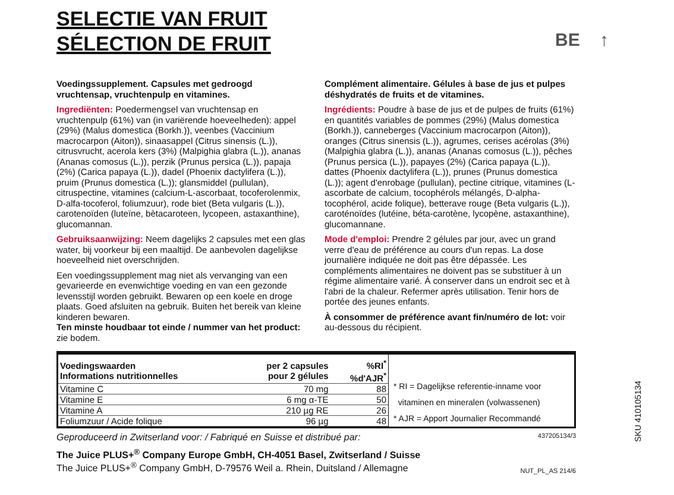SELECTIE VAN FRUIT
SÉLECTION DE FRUIT
BE ↑
Voedingssupplement. Capsules met gedroogd vruchtensap, vruchtenpulp en vitamines.
Ingrediënten: Poedermengsel van vruchtensap en vruchtenpulp (61%) van (in variërende hoeveelheden): appel (29%) (Malus domestica (Borkh.)), veenbes (Vaccinium macrocarpon (Aiton)), sinaasappel (Citrus sinensis (L.)), citrusvrucht, acerola kers (3%) (Malpighia glabra (L.)), ananas (Ananas comosus (L.)), perzik (Prunus persica (L.)), papaja (2%) (Carica papaya (L.)), dadel (Phoenix dactylifera (L.)), pruim (Prunus domestica (L.)); glansmiddel (pullulan), citruspectine, vitamines (calcium-L-ascorbaat, tocoferolenmix, D-alfa-tocoferol, foliumzuur), rode biet (Beta vulgaris (L.)), carotenoïden (luteïne, bètacaroteen, lycopeen, astaxanthine), glucomannan.
Gebruiksaanwijzing: Neem dagelijks 2 capsules met een glas water, bij voorkeur bij een maaltijd. De aanbevolen dagelijkse hoeveelheid niet overschrijden.
Een voedingssupplement mag niet als vervanging van een gevarieerde en evenwichtige voeding en van een gezonde levensstijl worden gebruikt. Bewaren op een koele en droge plaats. Goed afsluiten na gebruik. Buiten het bereik van kleine kinderen bewaren.
Ten minste houdbaar tot einde / nummer van het product: zie bodem.
Complément alimentaire. Gélules à base de jus et pulpes déshydratés de fruits et de vitamines.
Ingrédients: Poudre à base de jus et de pulpes de fruits (61%) en quantités variables de pommes (29%) (Malus domestica (Borkh.)), canneberges (Vaccinium macrocarpon (Aiton)), oranges (Citrus sinensis (L.)), agrumes, cerises acérolas (3%) (Malpighia glabra (L.)), ananas (Ananas comosus (L.)), pêches (Prunus persica (L.)), papayes (2%) (Carica papaya (L.)), dattes (Phoenix dactylifera (L.)), prunes (Prunus domestica (L.)); agent d'enrobage (pullulan), pectine citrique, vitamines (L-ascorbate de calcium, tocophérols mélangés, D-alpha-tocophérol, acide folique), betterave rouge (Beta vulgaris (L.)), caroténoïdes (lutéine, béta-carotène, lycopène, astaxanthine), glucomannane.
Mode d'emploi: Prendre 2 gélules par jour, avec un grand verre d'eau de préférence au cours d'un repas. La dose journalière indiquée ne doit pas être dépassée. Les compléments alimentaires ne doivent pas se substituer à un régime alimentaire varié. À conserver dans un endroit sec et à l'abri de la chaleur. Refermer après utilisation. Tenir hors de portée des jeunes enfants.
À consommer de préférence avant fin/numéro de lot: voir au-dessous du récipient.
| Voedingswaarden Informations nutritionnelles | per 2 capsules pour 2 gélules | %RI<sup>*</sup> %d'AJR<sup>*</sup> |
| --- | --- | --- |
| Vitamine C | 70 mg | 88 |
| Vitamine E | 6 mg α-TE | 50 |
| Vitamine A | 210 µg RE | 26 |
| Foliumzuur / Acide folique | 96 µg | 48 |
* RI = Dagelijkse referentie-inname voor
vitaminen en mineralen (volwassenen)
* AJR = Apport Journalier Recommandé
Geproduceerd in Zwitserland voor: / Fabriqué en Suisse et distribué par: 437205134/3
The Juice PLUS+<sup>®</sup> Company Europe GmbH, CH-4051 Basel, Zwitserland / Suisse
The Juice PLUS+<sup>®</sup> Company GmbH, D-79576 Weil a. Rhein, Duitsland / Allemagne
NUT_PL_AS 214/6
SKU 410105134